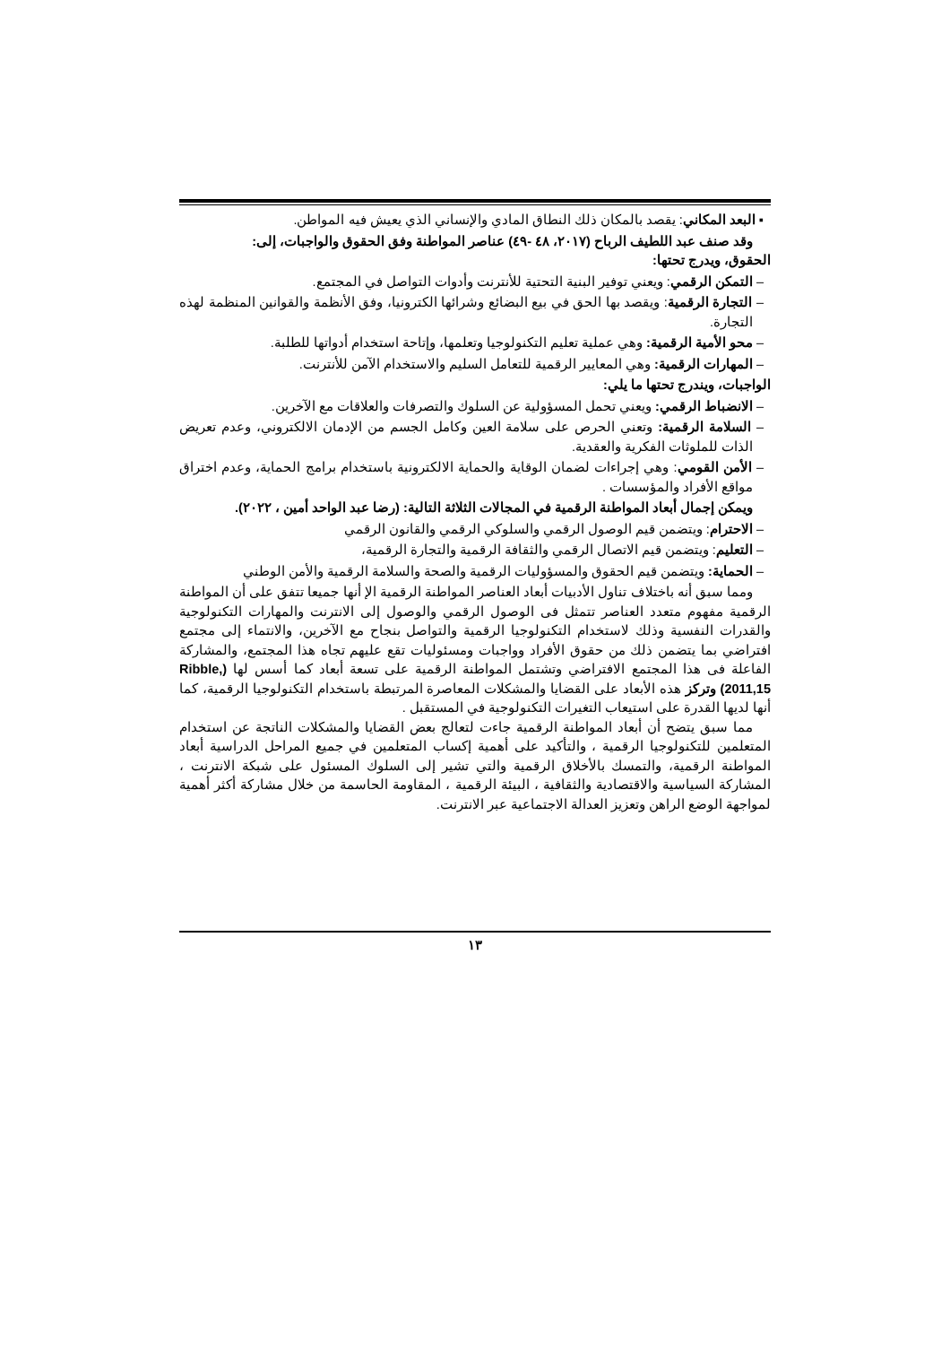▪ البعد المكاني: يقصد بالمكان ذلك النطاق المادي والإنساني الذي يعيش فيه المواطن.
وقد صنف عبد اللطيف الرباح (٢٠١٧، ٤٨ -٤٩) عناصر المواطنة وفق الحقوق والواجبات، إلى:
الحقوق، ويدرج تحتها:
– التمكن الرقمي: ويعني توفير البنية التحتية للأنترنت وأدوات التواصل في المجتمع.
– التجارة الرقمية: ويقصد بها الحق في بيع البضائع وشرائها الكترونيا، وفق الأنظمة والقوانين المنظمة لهذه التجارة.
– محو الأمية الرقمية: وهي عملية تعليم التكنولوجيا وتعلمها، وإتاحة استخدام أدواتها للطلبة.
– المهارات الرقمية: وهي المعايير الرقمية للتعامل السليم والاستخدام الآمن للأنترنت.
الواجبات، ويندرج تحتها ما يلي:
– الانضباط الرقمي: ويعني تحمل المسؤولية عن السلوك والتصرفات والعلاقات مع الآخرين.
– السلامة الرقمية: وتعني الحرص على سلامة العين وكامل الجسم من الإدمان الالكتروني، وعدم تعريض الذات للملوثات الفكرية والعقدية.
– الأمن القومي: وهي إجراءات لضمان الوقاية والحماية الالكترونية باستخدام برامج الحماية، وعدم اختراق مواقع الأفراد والمؤسسات .
ويمكن إجمال أبعاد المواطنة الرقمية في المجالات الثلاثة التالية: (رضا عبد الواحد أمين ، ٢٠٢٢).
– الاحترام: ويتضمن قيم الوصول الرقمي والسلوكي الرقمي والقانون الرقمي
– التعليم: ويتضمن قيم الاتصال الرقمي والثقافة الرقمية والتجارة الرقمية،
– الحماية: ويتضمن قيم الحقوق والمسؤوليات الرقمية والصحة والسلامة الرقمية والأمن الوطني
ومما سبق أنه باختلاف تناول الأدبيات أبعاد العناصر المواطنة الرقمية الإ أنها جميعا تتفق على أن المواطنة الرقمية مفهوم متعدد العناصر تتمثل فى الوصول الرقمي والوصول إلى الانترنت والمهارات التكنولوجية والقدرات النفسية وذلك لاستخدام التكنولوجيا الرقمية والتواصل بنجاح مع الآخرين، والانتماء إلى مجتمع افتراضي بما يتضمن ذلك من حقوق الأفراد وواجبات ومسئوليات تقع عليهم تجاه هذا المجتمع، والمشاركة الفاعلة فى هذا المجتمع الافتراضي وتشتمل المواطنة الرقمية على تسعة أبعاد كما أسس لها (Ribble, 2011,15) وتركز هذه الأبعاد على القضايا والمشكلات المعاصرة المرتبطة باستخدام التكنولوجيا الرقمية، كما أنها لديها القدرة على استيعاب التغيرات التكنولوجية في المستقبل .
مما سبق يتضح أن أبعاد المواطنة الرقمية جاءت لتعالج بعض القضايا والمشكلات الناتجة عن استخدام المتعلمين للتكنولوجيا الرقمية ، والتأكيد على أهمية إكساب المتعلمين في جميع المراحل الدراسية أبعاد المواطنة الرقمية، والتمسك بالأخلاق الرقمية والتي تشير إلى السلوك المسئول على شبكة الانترنت ، المشاركة السياسية والاقتصادية والثقافية ، البيئة الرقمية ، المقاومة الحاسمة من خلال مشاركة أكثر أهمية لمواجهة الوضع الراهن وتعزيز العدالة الاجتماعية عبر الانترنت.
١٣